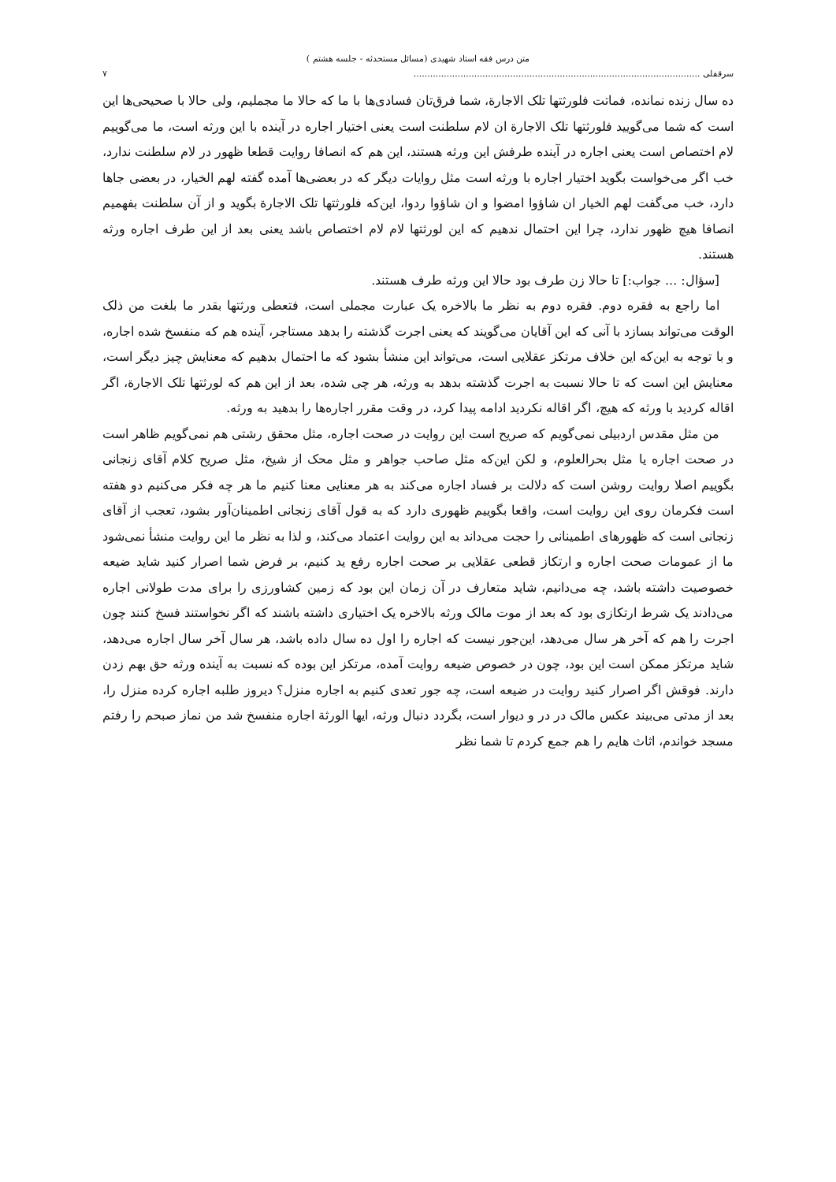متن درس فقه استاد شهیدی (مسائل مستحدثه - جلسه هشتم )
سرقفلی ........................................................................................................ ۷
ده سال زنده نمانده، فماتت فلورثتها تلک الاجارة، شما فرق‌تان فسادی‌ها با ما که حالا ما مجملیم، ولی حالا با صحیحی‌ها این است که شما می‌گویید فلورثتها تلک الاجارة ان لام سلطنت است یعنی اختیار اجاره در آینده با این ورثه است، ما می‌گوییم لام اختصاص است یعنی اجاره در آینده طرفش این ورثه هستند، این هم که انصافا روایت قطعا ظهور در لام سلطنت ندارد، خب اگر می‌خواست بگوید اختیار اجاره با ورثه است مثل روایات دیگر که در بعضی‌ها آمده گفته لهم الخیار، در بعضی جاها دارد، خب می‌گفت لهم الخیار ان شاؤوا امضوا و ان شاؤوا ردوا، این‌که فلورثتها تلک الاجارة بگوید و از آن سلطنت بفهمیم انصافا هیچ ظهور ندارد، چرا این احتمال ندهیم که این لورثتها لام لام اختصاص باشد یعنی بعد از این طرف اجاره ورثه هستند.
[سؤال: ... جواب:] تا حالا زن طرف بود حالا این ورثه طرف هستند.
اما راجع به فقره دوم. فقره دوم به نظر ما بالاخره یک عبارت مجملی است، فتعطی ورثتها بقدر ما بلغت من ذلک الوقت می‌تواند بسازد با آنی که این آقایان می‌گویند که یعنی اجرت گذشته را بدهد مستاجر، آینده هم که منفسخ شده اجاره، و با توجه به این‌که این خلاف مرتکز عقلایی است، می‌تواند این منشأ بشود که ما احتمال بدهیم که معنایش چیز دیگر است، معنایش این است که تا حالا نسبت به اجرت گذشته بدهد به ورثه، هر چی شده، بعد از این هم که لورثتها تلک الاجارة، اگر اقاله کردید با ورثه که هیچ، اگر اقاله نکردید ادامه پیدا کرد، در وقت مقرر اجاره‌ها را بدهید به ورثه.
من مثل مقدس اردبیلی نمی‌گویم که صریح است این روایت در صحت اجاره، مثل محقق رشتی هم نمی‌گویم ظاهر است در صحت اجاره یا مثل بحرالعلوم، و لکن این‌که مثل صاحب جواهر و مثل محک از شیخ، مثل صریح کلام آقای زنجانی بگوییم اصلا روایت روشن است که دلالت بر فساد اجاره می‌کند به هر معنایی معنا کنیم ما هر چه فکر می‌کنیم دو هفته است فکرمان روی این روایت است، واقعا بگوییم ظهوری دارد که به قول آقای زنجانی اطمینان‌آور بشود، تعجب از آقای زنجانی است که ظهورهای اطمینانی را حجت می‌داند به این روایت اعتماد می‌کند، و لذا به نظر ما این روایت منشأ نمی‌شود ما از عمومات صحت اجاره و ارتکاز قطعی عقلایی بر صحت اجاره رفع ید کنیم، بر فرض شما اصرار کنید شاید ضیعه خصوصیت داشته باشد، چه می‌دانیم، شاید متعارف در آن زمان این بود که زمین کشاورزی را برای مدت طولانی اجاره می‌دادند یک شرط ارتکازی بود که بعد از موت مالک ورثه بالاخره یک اختیاری داشته باشند که اگر نخواستند فسخ کنند چون اجرت را هم که آخر هر سال می‌دهد، این‌جور نیست که اجاره را اول ده سال داده باشد، هر سال آخر سال اجاره می‌دهد، شاید مرتکز ممکن است این بود، چون در خصوص ضیعه روایت آمده، مرتکز این بوده که نسبت به آینده ورثه حق بهم زدن دارند. فوقش اگر اصرار کنید روایت در ضیعه است، چه جور تعدی کنیم به اجاره منزل؟ دیروز طلبه اجاره کرده منزل را، بعد از مدتی می‌بیند عکس مالک در در و دیوار است، بگردد دنبال ورثه، ایها الورثة اجاره منفسخ شد من نماز صبحم را رفتم مسجد خواندم، اثاث هایم را هم جمع کردم تا شما نظر